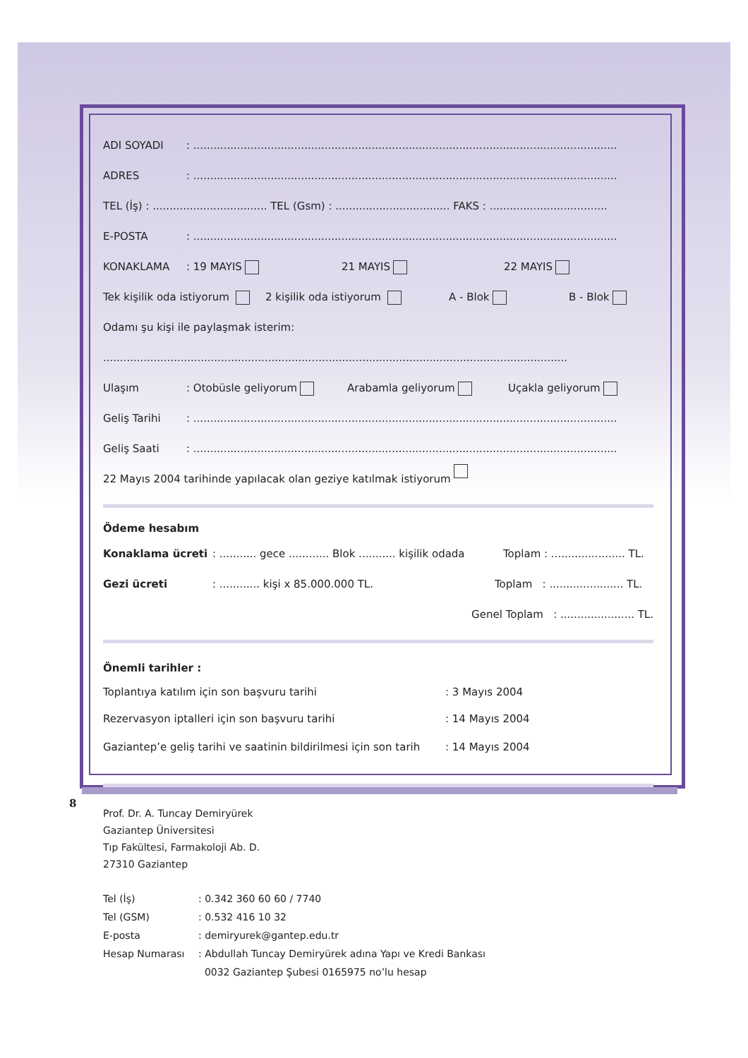ADI SOYADI: ..............................................................................................................................
ADRES: ..............................................................................................................................
TEL (İş) : .................................. TEL (Gsm) : .................................. FAKS : ...................................
E-POSTA: ..............................................................................................................................
KONAKLAMA: 19 MAYIS 21 MAYIS 22 MAYIS
Tek kişilik oda istiyorum 2 kişilik oda istiyorum A - Blok B - Blok
Odamı şu kişi ile paylaşmak isterim:
..........................................................................................................................................
Ulaşım: Otobüsle geliyorum Arabamla geliyorum Uçakla geliyorum
Geliş Tarihi: ..............................................................................................................................
Geliş Saati: ..............................................................................................................................
22 Mayıs 2004 tarihinde yapılacak olan geziye katılmak istiyorum
Ödeme hesabım
Konaklama ücreti: ........... gece ............ Blok ........... kişilik odada Toplam : ...................... TL.
Gezi ücreti: ............ kişi x 85.000.000 TL. Toplam : ...................... TL.
Genel Toplam : ...................... TL.
Önemli tarihler :
Toplantıya katılım için son başvuru tarihi: 3 Mayıs 2004
Rezervasyon iptalleri için son başvuru tarihi: 14 Mayıs 2004
Gaziantep’e geliş tarihi ve saatinin bildirilmesi için son tarih: 14 Mayıs 2004
Prof. Dr. A. Tuncay Demiryürek
Gaziantep Üniversitesi
Tıp Fakültesi, Farmakoloji Ab. D.
27310 Gaziantep
Tel (İş): 0.342 360 60 60 / 7740
Tel (GSM): 0.532 416 10 32
E-posta: demiryurek@gantep.edu.tr
Hesap Numarası: Abdullah Tuncay Demiryürek adına Yapı ve Kredi Bankası
0032 Gaziantep Şubesi 0165975 no’lu hesap
8